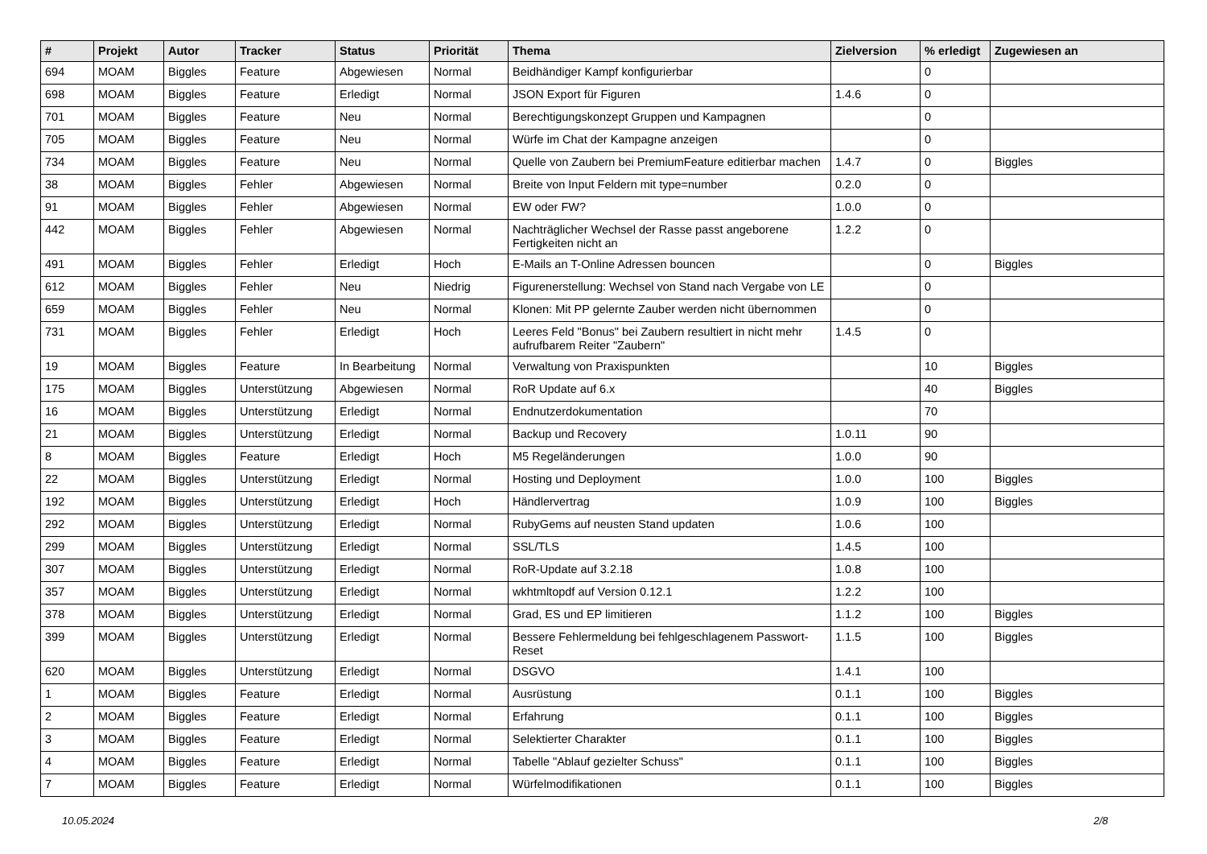| # | Projekt | Autor | Tracker | Status | Priorität | Thema | Zielversion | % erledigt | Zugewiesen an |
| --- | --- | --- | --- | --- | --- | --- | --- | --- | --- |
| 694 | MOAM | Biggles | Feature | Abgewiesen | Normal | Beidhändiger Kampf konfigurierbar | | 0 | |
| 698 | MOAM | Biggles | Feature | Erledigt | Normal | JSON Export für Figuren | 1.4.6 | 0 | |
| 701 | MOAM | Biggles | Feature | Neu | Normal | Berechtigungskonzept Gruppen und Kampagnen | | 0 | |
| 705 | MOAM | Biggles | Feature | Neu | Normal | Würfe im Chat der Kampagne anzeigen | | 0 | |
| 734 | MOAM | Biggles | Feature | Neu | Normal | Quelle von Zaubern bei PremiumFeature editierbar machen | 1.4.7 | 0 | Biggles |
| 38 | MOAM | Biggles | Fehler | Abgewiesen | Normal | Breite von Input Feldern mit type=number | 0.2.0 | 0 | |
| 91 | MOAM | Biggles | Fehler | Abgewiesen | Normal | EW oder FW? | 1.0.0 | 0 | |
| 442 | MOAM | Biggles | Fehler | Abgewiesen | Normal | Nachträglicher Wechsel der Rasse passt angeborene Fertigkeiten nicht an | 1.2.2 | 0 | |
| 491 | MOAM | Biggles | Fehler | Erledigt | Hoch | E-Mails an T-Online Adressen bouncen | | 0 | Biggles |
| 612 | MOAM | Biggles | Fehler | Neu | Niedrig | Figurenerstellung: Wechsel von Stand nach Vergabe von LE | | 0 | |
| 659 | MOAM | Biggles | Fehler | Neu | Normal | Klonen: Mit PP gelernte Zauber werden nicht übernommen | | 0 | |
| 731 | MOAM | Biggles | Fehler | Erledigt | Hoch | Leeres Feld "Bonus" bei Zaubern resultiert in nicht mehr aufrufbarem Reiter "Zaubern" | 1.4.5 | 0 | |
| 19 | MOAM | Biggles | Feature | In Bearbeitung | Normal | Verwaltung von Praxispunkten | | 10 | Biggles |
| 175 | MOAM | Biggles | Unterstützung | Abgewiesen | Normal | RoR Update auf 6.x | | 40 | Biggles |
| 16 | MOAM | Biggles | Unterstützung | Erledigt | Normal | Endnutzerdokumentation | | 70 | |
| 21 | MOAM | Biggles | Unterstützung | Erledigt | Normal | Backup und Recovery | 1.0.11 | 90 | |
| 8 | MOAM | Biggles | Feature | Erledigt | Hoch | M5 Regeländerungen | 1.0.0 | 90 | |
| 22 | MOAM | Biggles | Unterstützung | Erledigt | Normal | Hosting und Deployment | 1.0.0 | 100 | Biggles |
| 192 | MOAM | Biggles | Unterstützung | Erledigt | Hoch | Händlervertrag | 1.0.9 | 100 | Biggles |
| 292 | MOAM | Biggles | Unterstützung | Erledigt | Normal | RubyGems auf neusten Stand updaten | 1.0.6 | 100 | |
| 299 | MOAM | Biggles | Unterstützung | Erledigt | Normal | SSL/TLS | 1.4.5 | 100 | |
| 307 | MOAM | Biggles | Unterstützung | Erledigt | Normal | RoR-Update auf 3.2.18 | 1.0.8 | 100 | |
| 357 | MOAM | Biggles | Unterstützung | Erledigt | Normal | wkhtmltopdf auf Version 0.12.1 | 1.2.2 | 100 | |
| 378 | MOAM | Biggles | Unterstützung | Erledigt | Normal | Grad, ES und EP limitieren | 1.1.2 | 100 | Biggles |
| 399 | MOAM | Biggles | Unterstützung | Erledigt | Normal | Bessere Fehlermeldung bei fehlgeschlagenem Passwort-Reset | 1.1.5 | 100 | Biggles |
| 620 | MOAM | Biggles | Unterstützung | Erledigt | Normal | DSGVO | 1.4.1 | 100 | |
| 1 | MOAM | Biggles | Feature | Erledigt | Normal | Ausrüstung | 0.1.1 | 100 | Biggles |
| 2 | MOAM | Biggles | Feature | Erledigt | Normal | Erfahrung | 0.1.1 | 100 | Biggles |
| 3 | MOAM | Biggles | Feature | Erledigt | Normal | Selektierter Charakter | 0.1.1 | 100 | Biggles |
| 4 | MOAM | Biggles | Feature | Erledigt | Normal | Tabelle "Ablauf gezielter Schuss" | 0.1.1 | 100 | Biggles |
| 7 | MOAM | Biggles | Feature | Erledigt | Normal | Würfelmodifikationen | 0.1.1 | 100 | Biggles |
10.05.2024 2/8